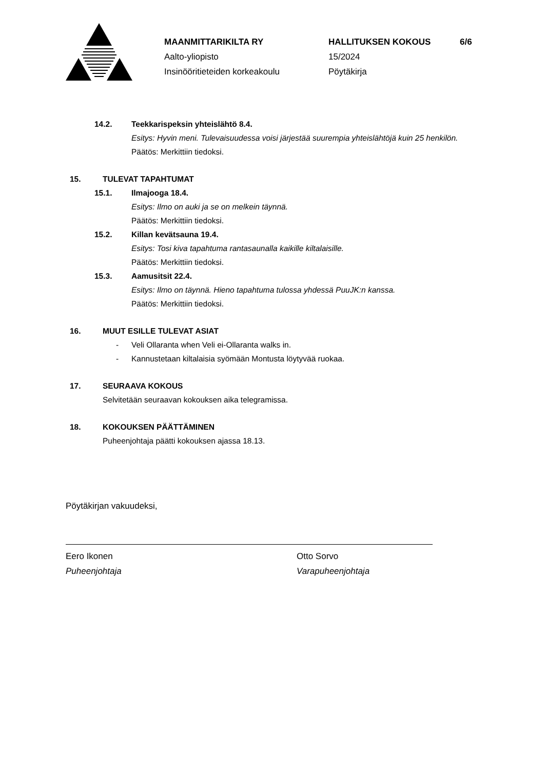MAANMITTARIKILTA RY
Aalto-yliopisto
Insinööritieteiden korkeakoulu
HALLITUKSEN KOKOUS
15/2024
Pöytäkirja
6/6
14.2. Teekkarispeksin yhteislähtö 8.4.
Esitys: Hyvin meni. Tulevaisuudessa voisi järjestää suurempia yhteislähtöjä kuin 25 henkilön.
Päätös: Merkittiin tiedoksi.
15. TULEVAT TAPAHTUMAT
15.1. Ilmajooga 18.4.
Esitys: Ilmo on auki ja se on melkein täynnä.
Päätös: Merkittiin tiedoksi.
15.2. Killan kevätsauna 19.4.
Esitys: Tosi kiva tapahtuma rantasaunalla kaikille kiltalaisille.
Päätös: Merkittiin tiedoksi.
15.3. Aamusitsit 22.4.
Esitys: Ilmo on täynnä. Hieno tapahtuma tulossa yhdessä PuuJK:n kanssa.
Päätös: Merkittiin tiedoksi.
16. MUUT ESILLE TULEVAT ASIAT
- Veli Ollaranta when Veli ei-Ollaranta walks in.
- Kannustetaan kiltalaisia syömään Montusta löytyvää ruokaa.
17. SEURAAVA KOKOUS
Selvitetään seuraavan kokouksen aika telegramissa.
18. KOKOUKSEN PÄÄTTÄMINEN
Puheenjohtaja päätti kokouksen ajassa 18.13.
Pöytäkirjan vakuudeksi,
Eero Ikonen
Puheenjohtaja
Otto Sorvo
Varapuheenjohtaja